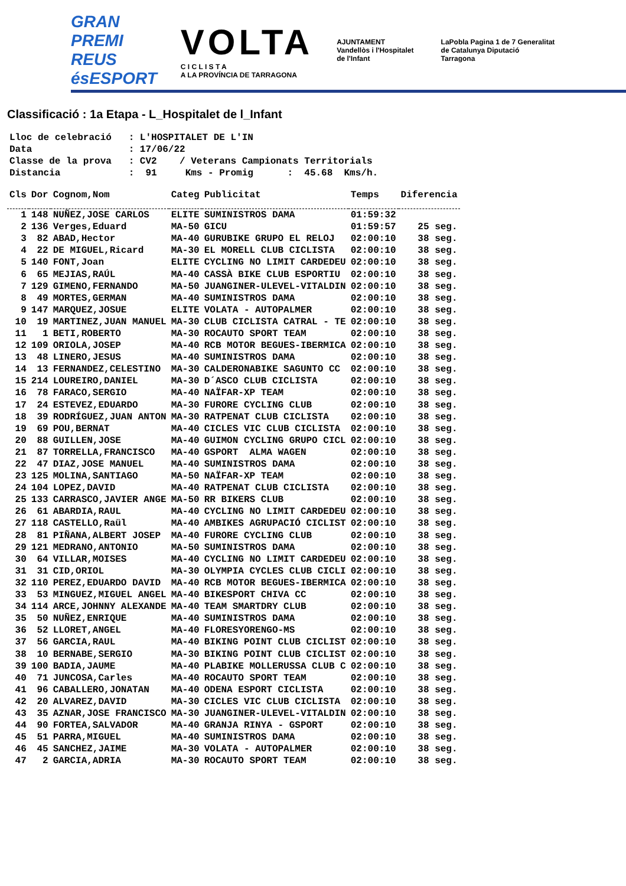GRAN PREMI
REUS ésESPORT
VOLTA
C I C L I S T A
A LA PROVÍNCIA DE TARRAGONA
AJUNTAMENT Vandellòs i l'Hospitalet de l'Infant
LaPobla Pagina 1 de 7 Generalitat de Catalunya Diputació Tarragona
Classificació : 1a Etapa - L_Hospitalet de l_Infant
Lloc de celebració : L'HOSPITALET DE L'IN Data : 17/06/22 Classe de la prova : CV2 / Veterans Campionats Territorials Distancia : 91 Kms - Promig : 45.68 Kms/h.
| Cls | Dor | Cognom,Nom | Categ | Publicitat | Temps | Diferencia |
| --- | --- | --- | --- | --- | --- | --- |
| 1 | 148 | NUÑEZ,JOSE CARLOS | ELITE | SUMINISTROS DAMA | 01:59:32 | |
| 2 | 136 | Verges,Eduard | MA-50 | GICU | 01:59:57 | 25 seg. |
| 3 | 82 | ABAD,Hector | MA-40 | GURUBIKE GRUPO EL RELOJ | 02:00:10 | 38 seg. |
| 4 | 22 | DE MIGUEL,Ricard | MA-30 | EL MORELL CLUB CICLISTA | 02:00:10 | 38 seg. |
| 5 | 140 | FONT,Joan | ELITE | CYCLING NO LIMIT CARDEDEU | 02:00:10 | 38 seg. |
| 6 | 65 | MEJIAS,RAÚL | MA-40 | CASSÀ BIKE CLUB ESPORTIU | 02:00:10 | 38 seg. |
| 7 | 129 | GIMENO,FERNANDO | MA-50 | JUANGINER-ULEVEL-VITALDIN | 02:00:10 | 38 seg. |
| 8 | 49 | MORTES,GERMAN | MA-40 | SUMINISTROS DAMA | 02:00:10 | 38 seg. |
| 9 | 147 | MARQUEZ,JOSUE | ELITE | VOLATA - AUTOPALMER | 02:00:10 | 38 seg. |
| 10 | 19 | MARTINEZ,JUAN MANUEL | MA-30 | CLUB CICLISTA CATRAL - TE | 02:00:10 | 38 seg. |
| 11 | 1 | BETI,ROBERTO | MA-30 | ROCAUTO SPORT TEAM | 02:00:10 | 38 seg. |
| 12 | 109 | ORIOLA,JOSEP | MA-40 | RCB MOTOR BEGUES-IBERMICA | 02:00:10 | 38 seg. |
| 13 | 48 | LINERO,JESUS | MA-40 | SUMINISTROS DAMA | 02:00:10 | 38 seg. |
| 14 | 13 | FERNANDEZ,CELESTINO | MA-30 | CALDERONABIKE SAGUNTO CC | 02:00:10 | 38 seg. |
| 15 | 214 | LOUREIRO,DANIEL | MA-30 | D´ASCO CLUB CICLISTA | 02:00:10 | 38 seg. |
| 16 | 78 | FARACO,SERGIO | MA-40 | NAÏFAR-XP TEAM | 02:00:10 | 38 seg. |
| 17 | 24 | ESTEVEZ,EDUARDO | MA-30 | FURORE CYCLING CLUB | 02:00:10 | 38 seg. |
| 18 | 39 | RODRÍGUEZ,JUAN ANTON | MA-30 | RATPENAT CLUB CICLISTA | 02:00:10 | 38 seg. |
| 19 | 69 | POU,BERNAT | MA-40 | CICLES VIC CLUB CICLISTA | 02:00:10 | 38 seg. |
| 20 | 88 | GUILLEN,JOSE | MA-40 | GUIMON CYCLING GRUPO CICL | 02:00:10 | 38 seg. |
| 21 | 87 | TORRELLA,FRANCISCO | MA-40 | GSPORT ALMA WAGEN | 02:00:10 | 38 seg. |
| 22 | 47 | DIAZ,JOSE MANUEL | MA-40 | SUMINISTROS DAMA | 02:00:10 | 38 seg. |
| 23 | 125 | MOLINA,SANTIAGO | MA-50 | NAÏFAR-XP TEAM | 02:00:10 | 38 seg. |
| 24 | 104 | LOPEZ,DAVID | MA-40 | RATPENAT CLUB CICLISTA | 02:00:10 | 38 seg. |
| 25 | 133 | CARRASCO,JAVIER ANGE | MA-50 | RR BIKERS CLUB | 02:00:10 | 38 seg. |
| 26 | 61 | ABARDIA,RAUL | MA-40 | CYCLING NO LIMIT CARDEDEU | 02:00:10 | 38 seg. |
| 27 | 118 | CASTELLO,Raül | MA-40 | AMBIKES AGRUPACIÓ CICLIST | 02:00:10 | 38 seg. |
| 28 | 81 | PIÑANA,ALBERT JOSEP | MA-40 | FURORE CYCLING CLUB | 02:00:10 | 38 seg. |
| 29 | 121 | MEDRANO,ANTONIO | MA-50 | SUMINISTROS DAMA | 02:00:10 | 38 seg. |
| 30 | 64 | VILLAR,MOISES | MA-40 | CYCLING NO LIMIT CARDEDEU | 02:00:10 | 38 seg. |
| 31 | 31 | CID,ORIOL | MA-30 | OLYMPIA CYCLES CLUB CICLI | 02:00:10 | 38 seg. |
| 32 | 110 | PEREZ,EDUARDO DAVID | MA-40 | RCB MOTOR BEGUES-IBERMICA | 02:00:10 | 38 seg. |
| 33 | 53 | MINGUEZ,MIGUEL ANGEL | MA-40 | BIKESPORT CHIVA CC | 02:00:10 | 38 seg. |
| 34 | 114 | ARCE,JOHNNY ALEXANDE | MA-40 | TEAM SMARTDRY CLUB | 02:00:10 | 38 seg. |
| 35 | 50 | NUÑEZ,ENRIQUE | MA-40 | SUMINISTROS DAMA | 02:00:10 | 38 seg. |
| 36 | 52 | LLORET,ANGEL | MA-40 | FLORESYORENGO-MS | 02:00:10 | 38 seg. |
| 37 | 56 | GARCIA,RAUL | MA-40 | BIKING POINT CLUB CICLIST | 02:00:10 | 38 seg. |
| 38 | 10 | BERNABE,SERGIO | MA-30 | BIKING POINT CLUB CICLIST | 02:00:10 | 38 seg. |
| 39 | 100 | BADIA,JAUME | MA-40 | PLABIKE MOLLERUSSA CLUB C | 02:00:10 | 38 seg. |
| 40 | 71 | JUNCOSA,Carles | MA-40 | ROCAUTO SPORT TEAM | 02:00:10 | 38 seg. |
| 41 | 96 | CABALLERO,JONATAN | MA-40 | ODENA ESPORT CICLISTA | 02:00:10 | 38 seg. |
| 42 | 20 | ALVAREZ,DAVID | MA-30 | CICLES VIC CLUB CICLISTA | 02:00:10 | 38 seg. |
| 43 | 35 | AZNAR,JOSE FRANCISCO | MA-30 | JUANGINER-ULEVEL-VITALDIN | 02:00:10 | 38 seg. |
| 44 | 90 | FORTEA,SALVADOR | MA-40 | GRANJA RINYA - GSPORT | 02:00:10 | 38 seg. |
| 45 | 51 | PARRA,MIGUEL | MA-40 | SUMINISTROS DAMA | 02:00:10 | 38 seg. |
| 46 | 45 | SANCHEZ,JAIME | MA-30 | VOLATA - AUTOPALMER | 02:00:10 | 38 seg. |
| 47 | 2 | GARCIA,ADRIA | MA-30 | ROCAUTO SPORT TEAM | 02:00:10 | 38 seg. |